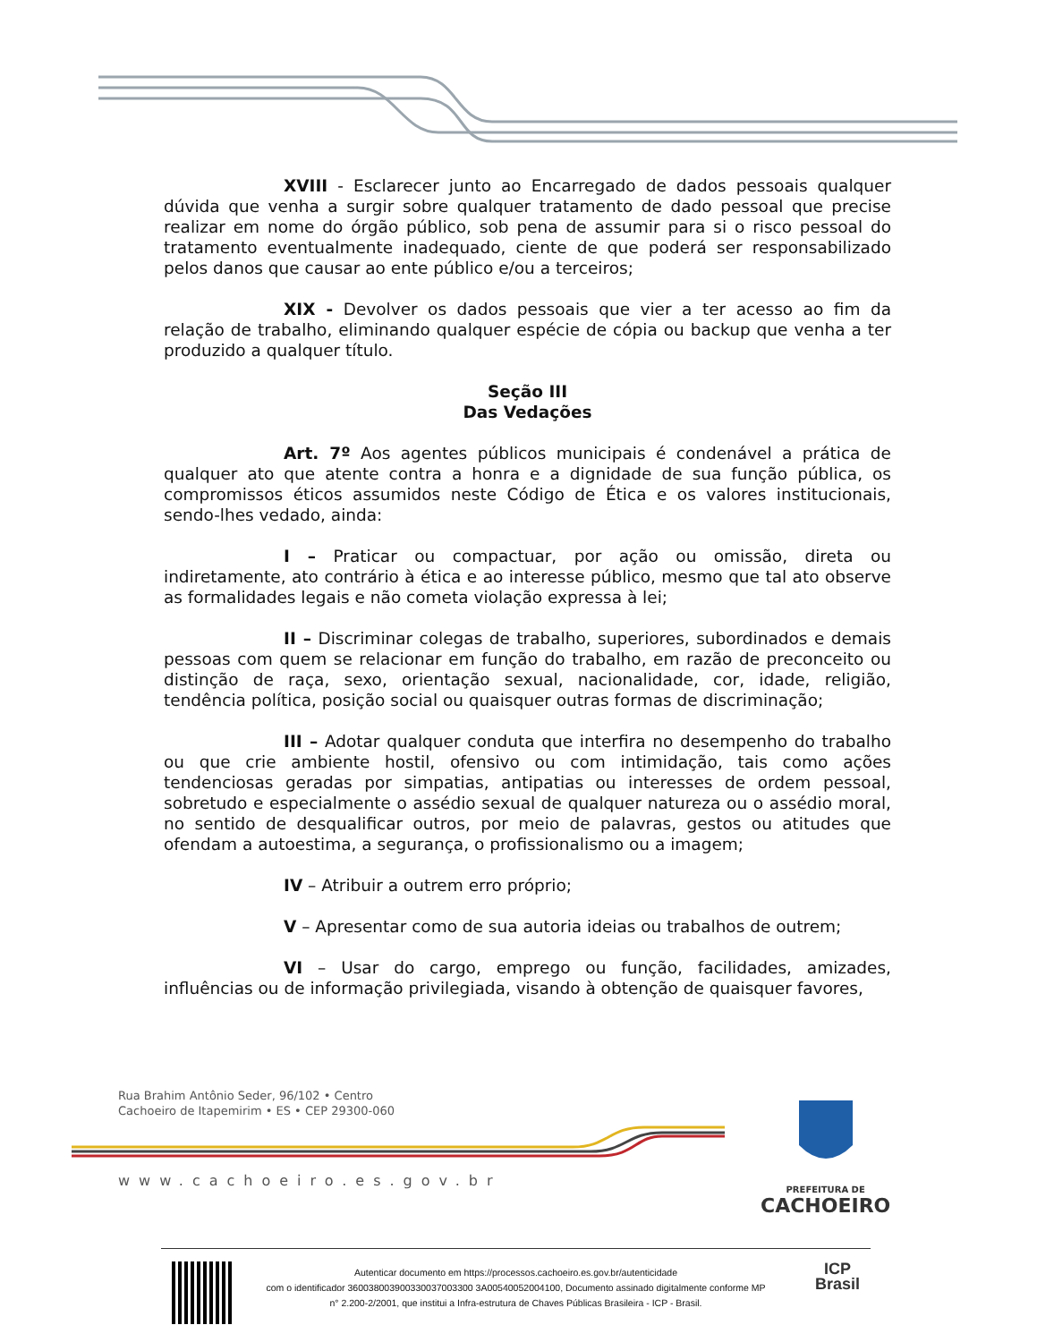XVIII - Esclarecer junto ao Encarregado de dados pessoais qualquer dúvida que venha a surgir sobre qualquer tratamento de dado pessoal que precise realizar em nome do órgão público, sob pena de assumir para si o risco pessoal do tratamento eventualmente inadequado, ciente de que poderá ser responsabilizado pelos danos que causar ao ente público e/ou a terceiros;
XIX - Devolver os dados pessoais que vier a ter acesso ao fim da relação de trabalho, eliminando qualquer espécie de cópia ou backup que venha a ter produzido a qualquer título.
Seção III
Das Vedações
Art. 7º Aos agentes públicos municipais é condenável a prática de qualquer ato que atente contra a honra e a dignidade de sua função pública, os compromissos éticos assumidos neste Código de Ética e os valores institucionais, sendo-lhes vedado, ainda:
I – Praticar ou compactuar, por ação ou omissão, direta ou indiretamente, ato contrário à ética e ao interesse público, mesmo que tal ato observe as formalidades legais e não cometa violação expressa à lei;
II – Discriminar colegas de trabalho, superiores, subordinados e demais pessoas com quem se relacionar em função do trabalho, em razão de preconceito ou distinção de raça, sexo, orientação sexual, nacionalidade, cor, idade, religião, tendência política, posição social ou quaisquer outras formas de discriminação;
III – Adotar qualquer conduta que interfira no desempenho do trabalho ou que crie ambiente hostil, ofensivo ou com intimidação, tais como ações tendenciosas geradas por simpatias, antipatias ou interesses de ordem pessoal, sobretudo e especialmente o assédio sexual de qualquer natureza ou o assédio moral, no sentido de desqualificar outros, por meio de palavras, gestos ou atitudes que ofendam a autoestima, a segurança, o profissionalismo ou a imagem;
IV – Atribuir a outrem erro próprio;
V – Apresentar como de sua autoria ideias ou trabalhos de outrem;
VI – Usar do cargo, emprego ou função, facilidades, amizades, influências ou de informação privilegiada, visando à obtenção de quaisquer favores,
Rua Brahim Antônio Seder, 96/102 • Centro
Cachoeiro de Itapemirim • ES • CEP 29300-060
www.cachoeiro.es.gov.br
PREFEITURA DE
CACHOEIRO
Autenticar documento em https://processos.cachoeiro.es.gov.br/autenticidade
com o identificador 360038003900330037003300 3A00540052004100, Documento assinado digitalmente conforme MP
n° 2.200-2/2001, que institui a Infra-estrutura de Chaves Públicas Brasileira - ICP - Brasil.
ICP
Brasil